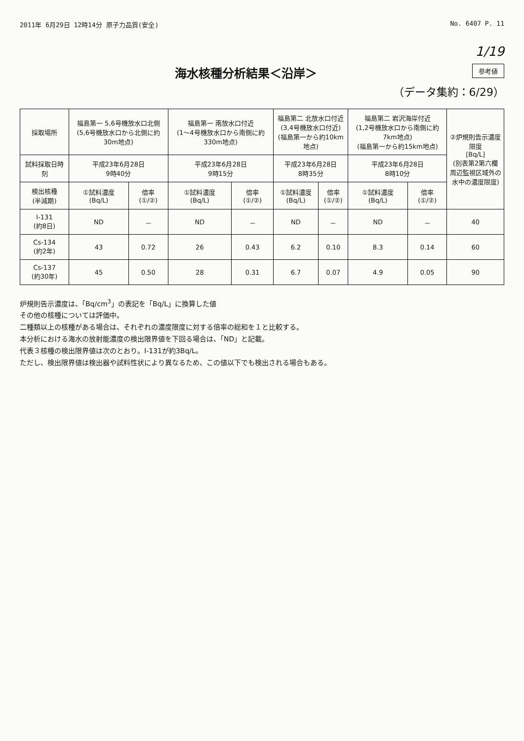2011年 6月29日 12時14分 原子力品質(安全) No. 6407 P. 11
1/19
参考値
海水核種分析結果＜沿岸＞
（データ集約：6/29）
| 採取場所 | 福島第一 5,6号機放水口北側 (5,6号機放水口から北側に約30m地点) | | 福島第一 南放水口付近 (1～4号機放水口から南側に約330m地点) | | 福島第二 北放水口付近 (3,4号機放水口付近) (福島第一から約10km地点) | | 福島第二 岩沢海岸付近 (1,2号機放水口から南側に約7km地点) (福島第一から約15km地点) | | ②炉規則告示濃度限度 [Bq/L] (別表第2第六欄 周辺監視区域外の 水中の濃度限度) |
| 試料採取日時刻 | 平成23年6月28日 9時40分 | | 平成23年6月28日 9時15分 | | 平成23年6月28日 8時35分 | | 平成23年6月28日 8時10分 | | |
| 検出核種 (半減期) | ①試料濃度 (Bq/L) | 倍率 (①/②) | ①試料濃度 (Bq/L) | 倍率 (①/②) | ①試料濃度 (Bq/L) | 倍率 (①/②) | ①試料濃度 (Bq/L) | 倍率 (①/②) | |
| I-131 (約8日) | ND | － | ND | － | ND | － | ND | － | 40 |
| Cs-134 (約2年) | 43 | 0.72 | 26 | 0.43 | 6.2 | 0.10 | 8.3 | 0.14 | 60 |
| Cs-137 (約30年) | 45 | 0.50 | 28 | 0.31 | 6.7 | 0.07 | 4.9 | 0.05 | 90 |
炉規則告示濃度は、「Bq/cm<sup>3</sup>」の表記を「Bq/L」に換算した値
その他の核種については評価中。
二種類以上の核種がある場合は、それぞれの濃度限度に対する倍率の総和を１と比較する。
本分析における海水の放射能濃度の検出限界値を下回る場合は、「ND」と記載。
代表３核種の検出限界値は次のとおり。I-131が約3Bq/L。
ただし、検出限界値は検出器や試料性状により異なるため、この値以下でも検出される場合もある。